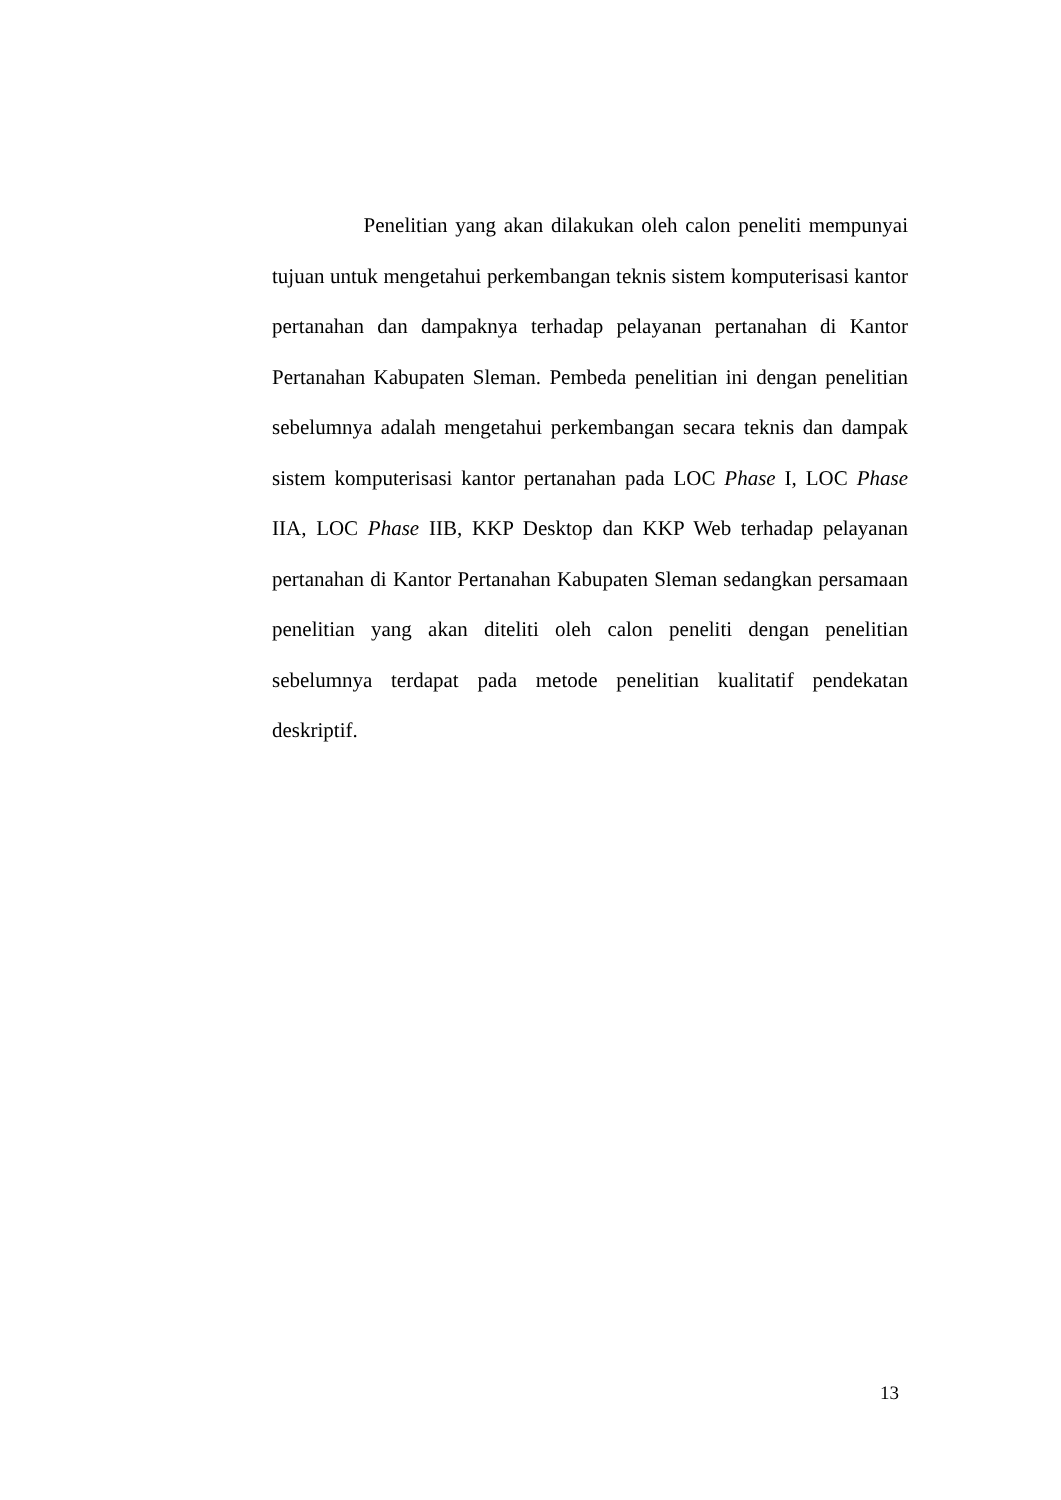Penelitian yang akan dilakukan oleh calon peneliti mempunyai tujuan untuk mengetahui perkembangan teknis sistem komputerisasi kantor pertanahan dan dampaknya terhadap pelayanan pertanahan di Kantor Pertanahan Kabupaten Sleman. Pembeda penelitian ini dengan penelitian sebelumnya adalah mengetahui perkembangan secara teknis dan dampak sistem komputerisasi kantor pertanahan pada LOC Phase I, LOC Phase IIA, LOC Phase IIB, KKP Desktop dan KKP Web terhadap pelayanan pertanahan di Kantor Pertanahan Kabupaten Sleman sedangkan persamaan penelitian yang akan diteliti oleh calon peneliti dengan penelitian sebelumnya terdapat pada metode penelitian kualitatif pendekatan deskriptif.
13